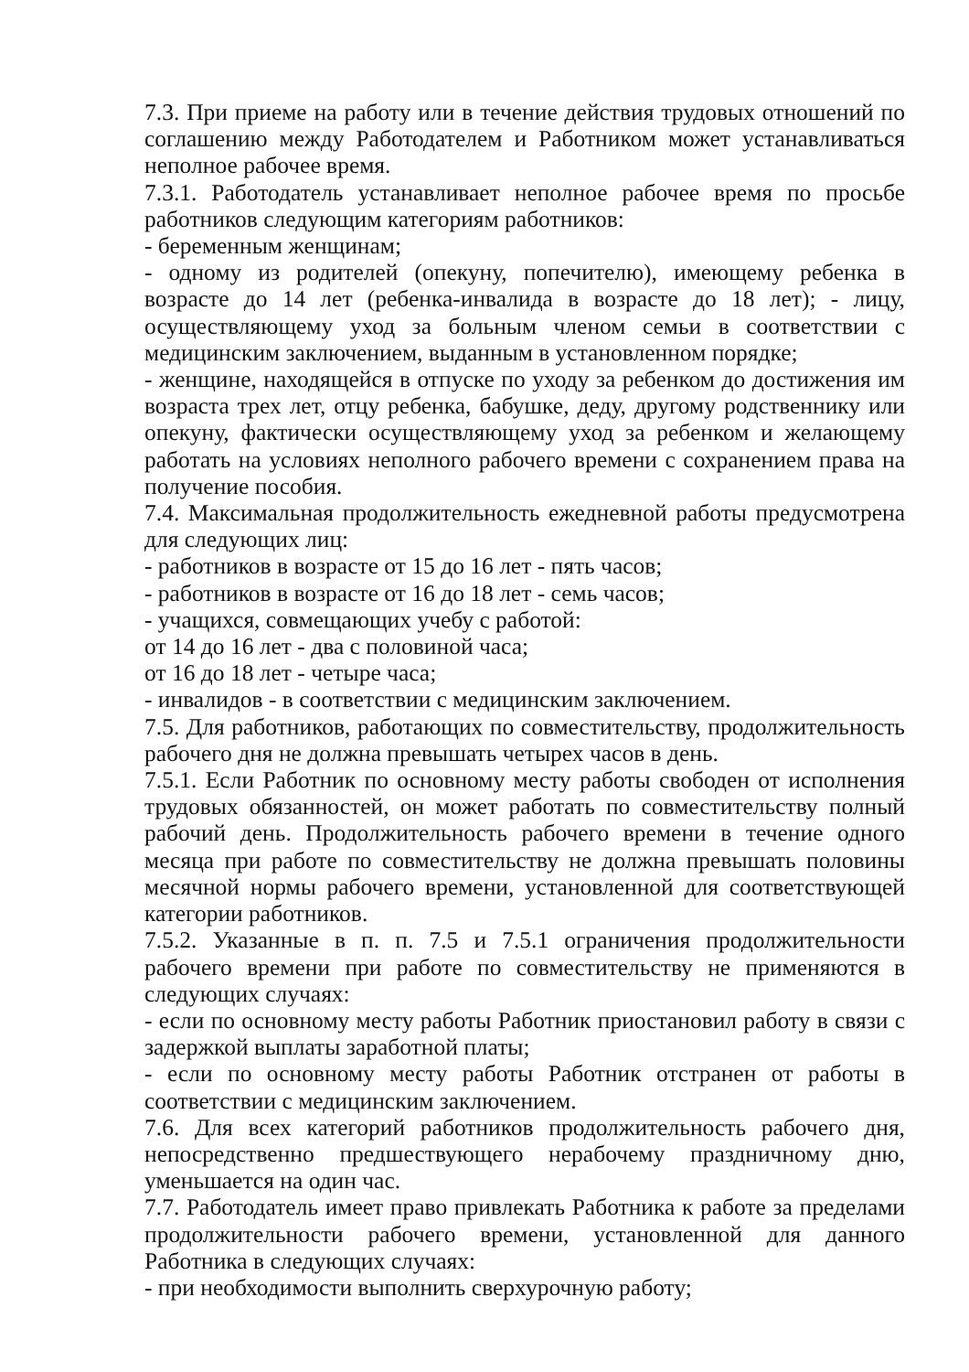7.3. При приеме на работу или в течение действия трудовых отношений по соглашению между Работодателем и Работником может устанавливаться неполное рабочее время.
7.3.1. Работодатель устанавливает неполное рабочее время по просьбе работников следующим категориям работников:
- беременным женщинам;
- одному из родителей (опекуну, попечителю), имеющему ребенка в возрасте до 14 лет (ребенка-инвалида в возрасте до 18 лет); - лицу, осуществляющему уход за больным членом семьи в соответствии с медицинским заключением, выданным в установленном порядке;
- женщине, находящейся в отпуске по уходу за ребенком до достижения им возраста трех лет, отцу ребенка, бабушке, деду, другому родственнику или опекуну, фактически осуществляющему уход за ребенком и желающему работать на условиях неполного рабочего времени с сохранением права на получение пособия.
7.4. Максимальная продолжительность ежедневной работы предусмотрена для следующих лиц:
- работников в возрасте от 15 до 16 лет - пять часов;
- работников в возрасте от 16 до 18 лет - семь часов;
- учащихся, совмещающих учебу с работой:
от 14 до 16 лет - два с половиной часа;
от 16 до 18 лет - четыре часа;
- инвалидов - в соответствии с медицинским заключением.
7.5. Для работников, работающих по совместительству, продолжительность рабочего дня не должна превышать четырех часов в день.
7.5.1. Если Работник по основному месту работы свободен от исполнения трудовых обязанностей, он может работать по совместительству полный рабочий день. Продолжительность рабочего времени в течение одного месяца при работе по совместительству не должна превышать половины месячной нормы рабочего времени, установленной для соответствующей категории работников.
7.5.2. Указанные в п. п. 7.5 и 7.5.1 ограничения продолжительности рабочего времени при работе по совместительству не применяются в следующих случаях:
- если по основному месту работы Работник приостановил работу в связи с задержкой выплаты заработной платы;
- если по основному месту работы Работник отстранен от работы в соответствии с медицинским заключением.
7.6. Для всех категорий работников продолжительность рабочего дня, непосредственно предшествующего нерабочему праздничному дню, уменьшается на один час.
7.7. Работодатель имеет право привлекать Работника к работе за пределами продолжительности рабочего времени, установленной для данного Работника в следующих случаях:
- при необходимости выполнить сверхурочную работу;